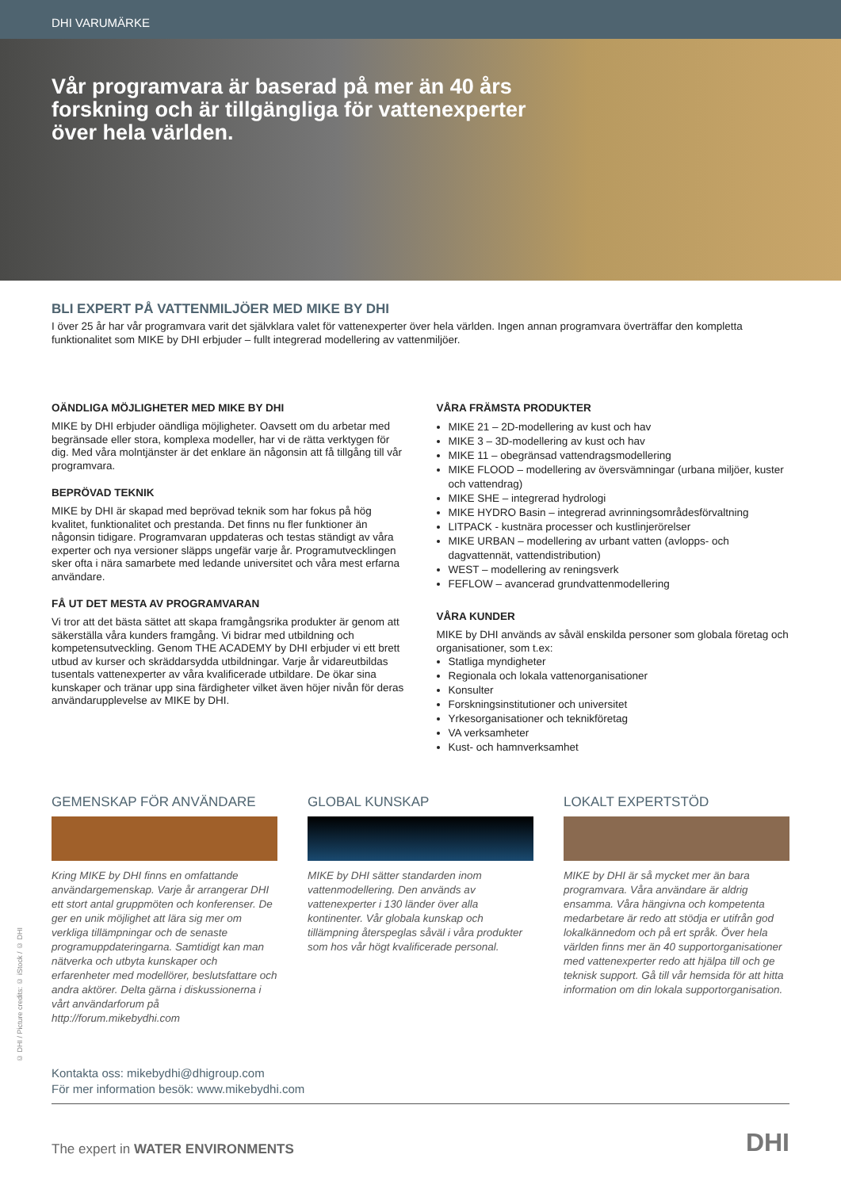DHI VARUMÄRKE
Vår programvara är baserad på mer än 40 års forskning och är tillgängliga för vattenexperter över hela världen.
BLI EXPERT PÅ VATTENMILJÖER MED MIKE BY DHI
I över 25 år har vår programvara varit det självklara valet för vattenexperter över hela världen. Ingen annan programvara överträffar den kompletta funktionalitet som MIKE by DHI erbjuder – fullt integrerad modellering av vattenmiljöer.
OÄNDLIGA MÖJLIGHETER MED MIKE BY DHI
MIKE by DHI erbjuder oändliga möjligheter. Oavsett om du arbetar med begränsade eller stora, komplexa modeller, har vi de rätta verktygen för dig. Med våra molntjänster är det enklare än någonsin att få tillgång till vår programvara.
BEPRÖVAD TEKNIK
MIKE by DHI är skapad med beprövad teknik som har fokus på hög kvalitet, funktionalitet och prestanda. Det finns nu fler funktioner än någonsin tidigare. Programvaran uppdateras och testas ständigt av våra experter och nya versioner släpps ungefär varje år. Programutvecklingen sker ofta i nära samarbete med ledande universitet och våra mest erfarna användare.
FÅ UT DET MESTA AV PROGRAMVARAN
Vi tror att det bästa sättet att skapa framgångsrika produkter är genom att säkerställa våra kunders framgång. Vi bidrar med utbildning och kompetensutveckling. Genom THE ACADEMY by DHI erbjuder vi ett brett utbud av kurser och skräddarsydda utbildningar. Varje år vidareutbildas tusentals vattenexperter av våra kvalificerade utbildare. De ökar sina kunskaper och tränar upp sina färdigheter vilket även höjer nivån för deras användarupplevelse av MIKE by DHI.
VÅRA FRÄMSTA PRODUKTER
MIKE 21 – 2D-modellering av kust och hav
MIKE 3 – 3D-modellering av kust och hav
MIKE 11 – obegränsad vattendragsmodellering
MIKE FLOOD – modellering av översvämningar (urbana miljöer, kuster och vattendrag)
MIKE SHE – integrerad hydrologi
MIKE HYDRO Basin – integrerad avrinningsområdesförvaltning
LITPACK - kustnära processer och kustlinjerörelser
MIKE URBAN – modellering av urbant vatten (avlopps- och dagvattennät, vattendistribution)
WEST – modellering av reningsverk
FEFLOW – avancerad grundvattenmodellering
VÅRA KUNDER
MIKE by DHI används av såväl enskilda personer som globala företag och organisationer, som t.ex:
Statliga myndigheter
Regionala och lokala vattenorganisationer
Konsulter
Forskningsinstitutioner och universitet
Yrkesorganisationer och teknikföretag
VA verksamheter
Kust- och hamnverksamhet
GEMENSKAP FÖR ANVÄNDARE
Kring MIKE by DHI finns en omfattande användargemenskap. Varje år arrangerar DHI ett stort antal gruppmöten och konferenser. De ger en unik möjlighet att lära sig mer om verkliga tillämpningar och de senaste programuppdateringarna. Samtidigt kan man nätverka och utbyta kunskaper och erfarenheter med modellörer, beslutsfattare och andra aktörer. Delta gärna i diskussionerna i vårt användarforum på http://forum.mikebydhi.com
GLOBAL KUNSKAP
MIKE by DHI sätter standarden inom vattenmodellering. Den används av vattenexperter i 130 länder över alla kontinenter. Vår globala kunskap och tillämpning återspeglas såväl i våra produkter som hos vår högt kvalificerade personal.
LOKALT EXPERTSTÖD
MIKE by DHI är så mycket mer än bara programvara. Våra användare är aldrig ensamma. Våra hängivna och kompetenta medarbetare är redo att stödja er utifrån god lokalkännedom och på ert språk. Över hela världen finns mer än 40 supportorganisationer med vattenexperter redo att hjälpa till och ge teknisk support. Gå till vår hemsida för att hitta information om din lokala supportorganisation.
Kontakta oss: mikebydhi@dhigroup.com
För mer information besök: www.mikebydhi.com
The expert in WATER ENVIRONMENTS DHI
© DHI / Picture credits: © iStock / © DHI